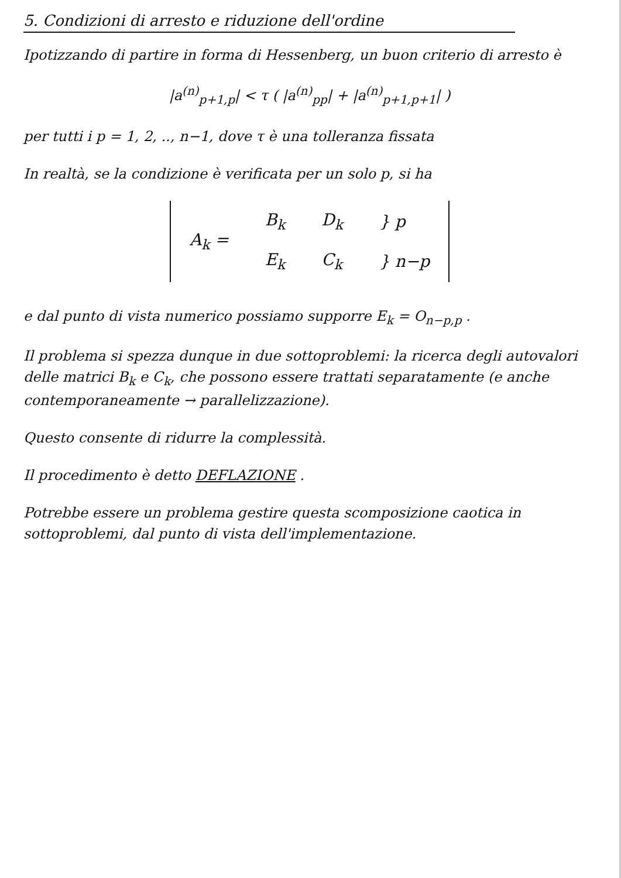5. Condizioni di arresto e riduzione dell'ordine
Ipotizzando di partire in forma di Hessenberg, un buon criterio di arresto è
|a<sup>(n)</sup><sub>p+1,p</sub>| < τ ( |a<sup>(n)</sup><sub>pp</sub>| + |a<sup>(n)</sup><sub>p+1,p+1</sub>| )
per tutti i p = 1, 2, .., n−1, dove τ è una tolleranza fissata
In realtà, se la condizione è verificata per un solo p, si ha
| A<sub>k</sub> = | B<sub>k</sub> | D<sub>k</sub> | } p |
| | E<sub>k</sub> | C<sub>k</sub> | } n−p |
e dal punto di vista numerico possiamo supporre E<sub>k</sub> = O<sub>n−p,p</sub> .
Il problema si spezza dunque in due sottoproblemi: la ricerca degli autovalori delle matrici B<sub>k</sub> e C<sub>k</sub>, che possono essere trattati separatamente (e anche contemporaneamente → parallelizzazione).
Questo consente di ridurre la complessità.
Il procedimento è detto DEFLAZIONE .
Potrebbe essere un problema gestire questa scomposizione caotica in sottoproblemi, dal punto di vista dell'implementazione.